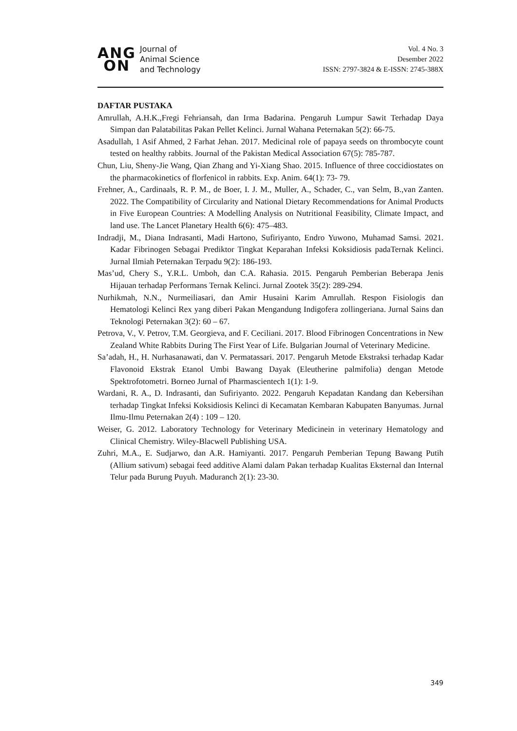ANG
ON
Journal of
Animal Science
and Technology
Vol. 4 No. 3
Desember 2022
ISSN: 2797-3824 & E-ISSN: 2745-388X
DAFTAR PUSTAKA
Amrullah, A.H.K.,Fregi Fehriansah, dan Irma Badarina. Pengaruh Lumpur Sawit Terhadap Daya Simpan dan Palatabilitas Pakan Pellet Kelinci. Jurnal Wahana Peternakan 5(2): 66-75.
Asadullah, 1 Asif Ahmed, 2 Farhat Jehan. 2017. Medicinal role of papaya seeds on thrombocyte count tested on healthy rabbits. Journal of the Pakistan Medical Association 67(5): 785-787.
Chun, Liu, Sheny-Jie Wang, Qian Zhang and Yi-Xiang Shao. 2015. Influence of three coccidiostates on the pharmacokinetics of florfenicol in rabbits. Exp. Anim. 64(1): 73- 79.
Frehner, A., Cardinaals, R. P. M., de Boer, I. J. M., Muller, A., Schader, C., van Selm, B.,van Zanten. 2022. The Compatibility of Circularity and National Dietary Recommendations for Animal Products in Five European Countries: A Modelling Analysis on Nutritional Feasibility, Climate Impact, and land use. The Lancet Planetary Health 6(6): 475–483.
Indradji, M., Diana Indrasanti, Madi Hartono, Sufiriyanto, Endro Yuwono, Muhamad Samsi. 2021. Kadar Fibrinogen Sebagai Prediktor Tingkat Keparahan Infeksi Koksidiosis padaTernak Kelinci. Jurnal Ilmiah Peternakan Terpadu 9(2): 186-193.
Mas’ud, Chery S., Y.R.L. Umboh, dan C.A. Rahasia. 2015. Pengaruh Pemberian Beberapa Jenis Hijauan terhadap Performans Ternak Kelinci. Jurnal Zootek 35(2): 289-294.
Nurhikmah, N.N., Nurmeiliasari, dan Amir Husaini Karim Amrullah. Respon Fisiologis dan Hematologi Kelinci Rex yang diberi Pakan Mengandung Indigofera zollingeriana. Jurnal Sains dan Teknologi Peternakan 3(2): 60 – 67.
Petrova, V., V. Petrov, T.M. Georgieva, and F. Ceciliani. 2017. Blood Fibrinogen Concentrations in New Zealand White Rabbits During The First Year of Life. Bulgarian Journal of Veterinary Medicine.
Sa’adah, H., H. Nurhasanawati, dan V. Permatassari. 2017. Pengaruh Metode Ekstraksi terhadap Kadar Flavonoid Ekstrak Etanol Umbi Bawang Dayak (Eleutherine palmifolia) dengan Metode Spektrofotometri. Borneo Jurnal of Pharmascientech 1(1): 1-9.
Wardani, R. A., D. Indrasanti, dan Sufiriyanto. 2022. Pengaruh Kepadatan Kandang dan Kebersihan terhadap Tingkat Infeksi Koksidiosis Kelinci di Kecamatan Kembaran Kabupaten Banyumas. Jurnal Ilmu-Ilmu Peternakan 2(4) : 109 – 120.
Weiser, G. 2012. Laboratory Technology for Veterinary Medicinein in veterinary Hematology and Clinical Chemistry. Wiley-Blacwell Publishing USA.
Zuhri, M.A., E. Sudjarwo, dan A.R. Hamiyanti. 2017. Pengaruh Pemberian Tepung Bawang Putih (Allium sativum) sebagai feed additive Alami dalam Pakan terhadap Kualitas Eksternal dan Internal Telur pada Burung Puyuh. Maduranch 2(1): 23-30.
349